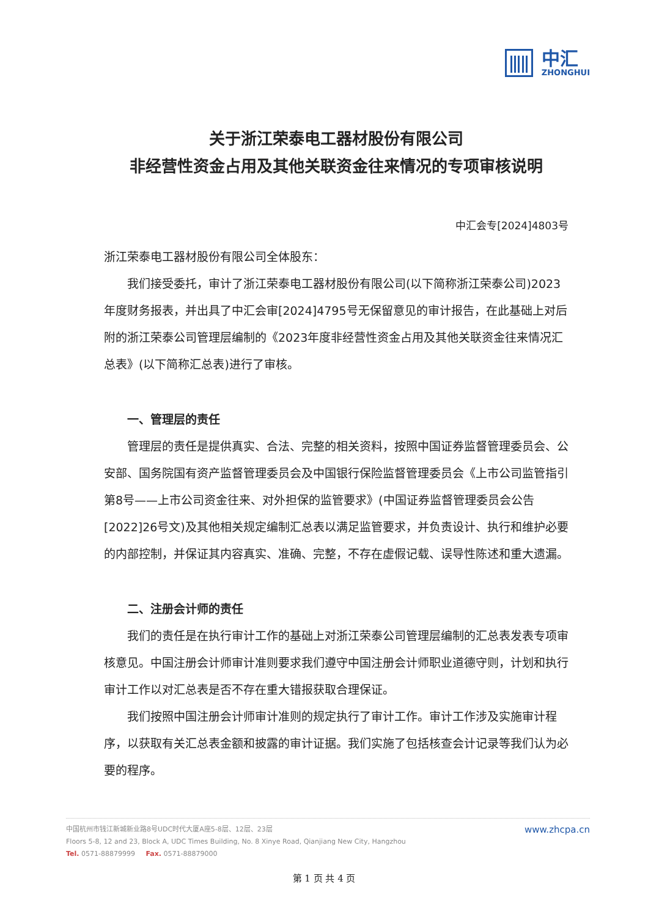中汇
ZHONGHUI
关于浙江荣泰电工器材股份有限公司
非经营性资金占用及其他关联资金往来情况的专项审核说明
中汇会专[2024]4803号
浙江荣泰电工器材股份有限公司全体股东：
我们接受委托，审计了浙江荣泰电工器材股份有限公司(以下简称浙江荣泰公司)2023年度财务报表，并出具了中汇会审[2024]4795号无保留意见的审计报告，在此基础上对后附的浙江荣泰公司管理层编制的《2023年度非经营性资金占用及其他关联资金往来情况汇总表》(以下简称汇总表)进行了审核。
一、管理层的责任
管理层的责任是提供真实、合法、完整的相关资料，按照中国证券监督管理委员会、公安部、国务院国有资产监督管理委员会及中国银行保险监督管理委员会《上市公司监管指引第8号——上市公司资金往来、对外担保的监管要求》(中国证券监督管理委员会公告[2022]26号文)及其他相关规定编制汇总表以满足监管要求，并负责设计、执行和维护必要的内部控制，并保证其内容真实、准确、完整，不存在虚假记载、误导性陈述和重大遗漏。
二、注册会计师的责任
我们的责任是在执行审计工作的基础上对浙江荣泰公司管理层编制的汇总表发表专项审核意见。中国注册会计师审计准则要求我们遵守中国注册会计师职业道德守则，计划和执行审计工作以对汇总表是否不存在重大错报获取合理保证。
我们按照中国注册会计师审计准则的规定执行了审计工作。审计工作涉及实施审计程序，以获取有关汇总表金额和披露的审计证据。我们实施了包括核查会计记录等我们认为必要的程序。
中国杭州市钱江新城新业路8号UDC时代大厦A座5-8层、12层、23层
Floors 5-8, 12 and 23, Block A, UDC Times Building, No. 8 Xinye Road, Qianjiang New City, Hangzhou
Tel. 0571-88879999 Fax. 0571-88879000
www.zhcpa.cn
第 1 页 共 4 页